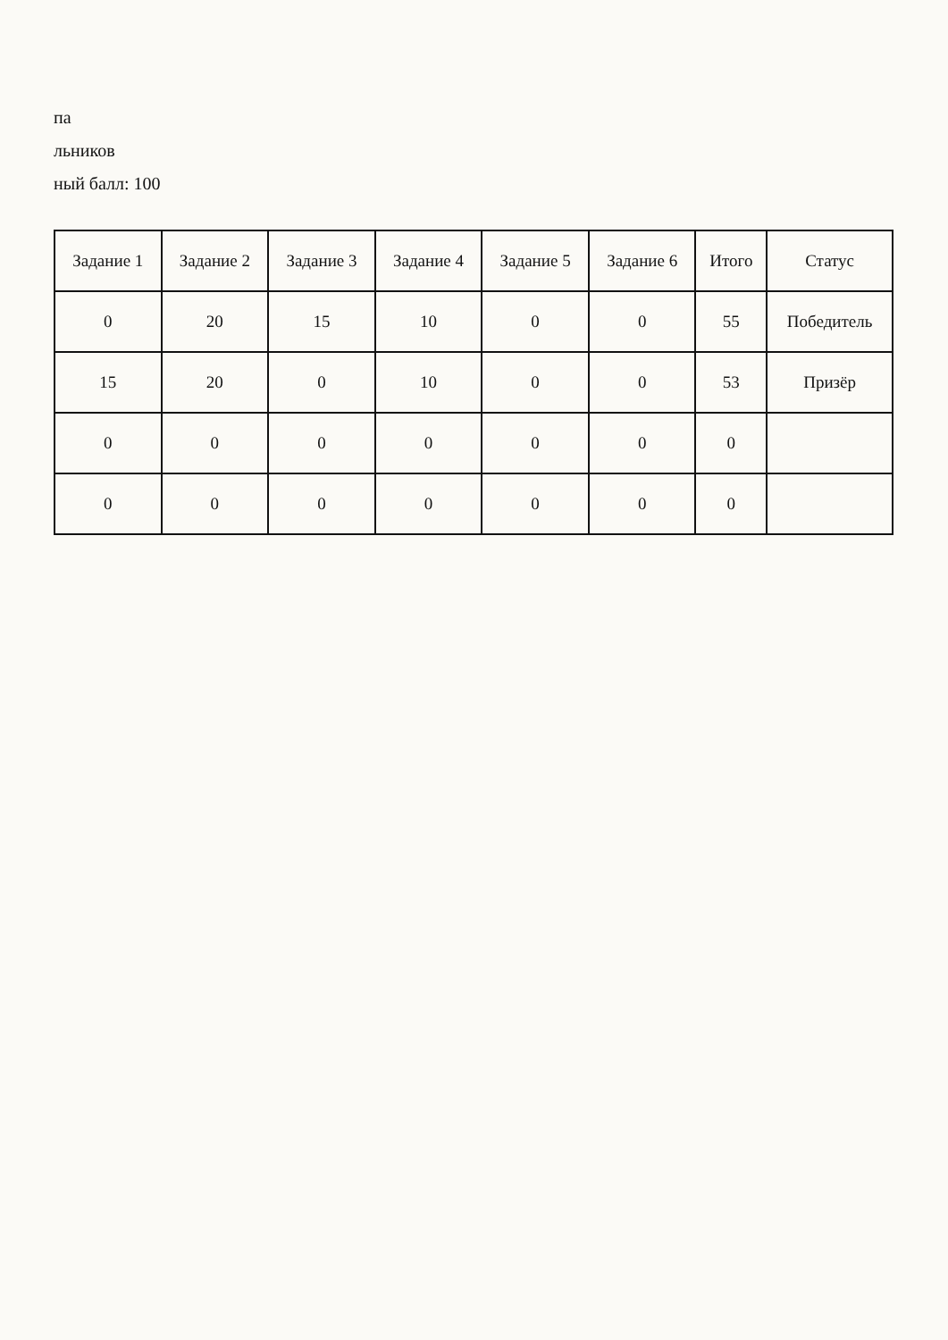па
льников
ный балл: 100
| Задание 1 | Задание 2 | Задание 3 | Задание 4 | Задание 5 | Задание 6 | Итого | Статус |
| --- | --- | --- | --- | --- | --- | --- | --- |
| 0 | 20 | 15 | 10 | 0 | 0 | 55 | Победитель |
| 15 | 20 | 0 | 10 | 0 | 0 | 53 | Призёр |
| 0 | 0 | 0 | 0 | 0 | 0 | 0 | |
| 0 | 0 | 0 | 0 | 0 | 0 | 0 | |